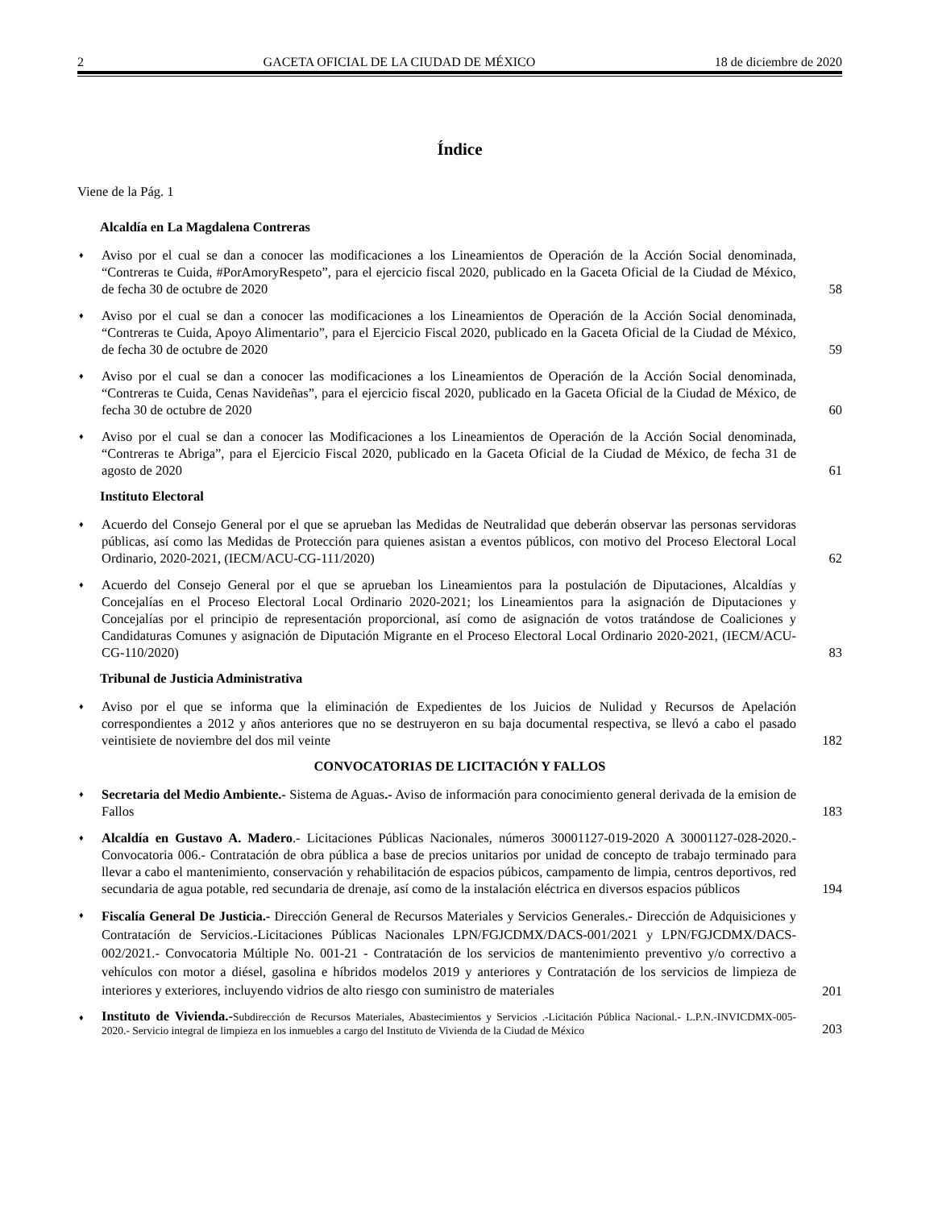2 GACETA OFICIAL DE LA CIUDAD DE MÉXICO 18 de diciembre de 2020
Índice
Viene de la Pág. 1
Alcaldía en La Magdalena Contreras
♦
Aviso por el cual se dan a conocer las modificaciones a los Lineamientos de Operación de la Acción Social denominada, “Contreras te Cuida, #PorAmoryRespeto”, para el ejercicio fiscal 2020, publicado en la Gaceta Oficial de la Ciudad de México, de fecha 30 de octubre de 2020
58
♦
Aviso por el cual se dan a conocer las modificaciones a los Lineamientos de Operación de la Acción Social denominada, “Contreras te Cuida, Apoyo Alimentario”, para el Ejercicio Fiscal 2020, publicado en la Gaceta Oficial de la Ciudad de México, de fecha 30 de octubre de 2020
59
♦
Aviso por el cual se dan a conocer las modificaciones a los Lineamientos de Operación de la Acción Social denominada, “Contreras te Cuida, Cenas Navideñas”, para el ejercicio fiscal 2020, publicado en la Gaceta Oficial de la Ciudad de México, de fecha 30 de octubre de 2020
60
♦
Aviso por el cual se dan a conocer las Modificaciones a los Lineamientos de Operación de la Acción Social denominada, “Contreras te Abriga”, para el Ejercicio Fiscal 2020, publicado en la Gaceta Oficial de la Ciudad de México, de fecha 31 de agosto de 2020
61
Instituto Electoral
♦
Acuerdo del Consejo General por el que se aprueban las Medidas de Neutralidad que deberán observar las personas servidoras públicas, así como las Medidas de Protección para quienes asistan a eventos públicos, con motivo del Proceso Electoral Local Ordinario, 2020-2021, (IECM/ACU-CG-111/2020)
62
♦
Acuerdo del Consejo General por el que se aprueban los Lineamientos para la postulación de Diputaciones, Alcaldías y Concejalías en el Proceso Electoral Local Ordinario 2020-2021; los Lineamientos para la asignación de Diputaciones y Concejalías por el principio de representación proporcional, así como de asignación de votos tratándose de Coaliciones y Candidaturas Comunes y asignación de Diputación Migrante en el Proceso Electoral Local Ordinario 2020-2021, (IECM/ACU-CG-110/2020)
83
Tribunal de Justicia Administrativa
♦
Aviso por el que se informa que la eliminación de Expedientes de los Juicios de Nulidad y Recursos de Apelación correspondientes a 2012 y años anteriores que no se destruyeron en su baja documental respectiva, se llevó a cabo el pasado veintisiete de noviembre del dos mil veinte
182
CONVOCATORIAS DE LICITACIÓN Y FALLOS
♦
Secretaria del Medio Ambiente.- Sistema de Aguas.- Aviso de información para conocimiento general derivada de la emision de Fallos
183
♦
Alcaldía en Gustavo A. Madero.- Licitaciones Públicas Nacionales, números 30001127-019-2020 A 30001127-028-2020.- Convocatoria 006.- Contratación de obra pública a base de precios unitarios por unidad de concepto de trabajo terminado para llevar a cabo el mantenimiento, conservación y rehabilitación de espacios púbicos, campamento de limpia, centros deportivos, red secundaria de agua potable, red secundaria de drenaje, así como de la instalación eléctrica en diversos espacios públicos
194
♦
Fiscalía General De Justicia.- Dirección General de Recursos Materiales y Servicios Generales.- Dirección de Adquisiciones y Contratación de Servicios.-Licitaciones Públicas Nacionales LPN/FGJCDMX/DACS-001/2021 y LPN/FGJCDMX/DACS-002/2021.- Convocatoria Múltiple No. 001-21 - Contratación de los servicios de mantenimiento preventivo y/o correctivo a vehículos con motor a diésel, gasolina e híbridos modelos 2019 y anteriores y Contratación de los servicios de limpieza de interiores y exteriores, incluyendo vidrios de alto riesgo con suministro de materiales
201
♦
Instituto de Vivienda.-Subdirección de Recursos Materiales, Abastecimientos y Servicios .-Licitación Pública Nacional.- L.P.N.-INVICDMX-005-2020.- Servicio integral de limpieza en los inmuebles a cargo del Instituto de Vivienda de la Ciudad de México
203